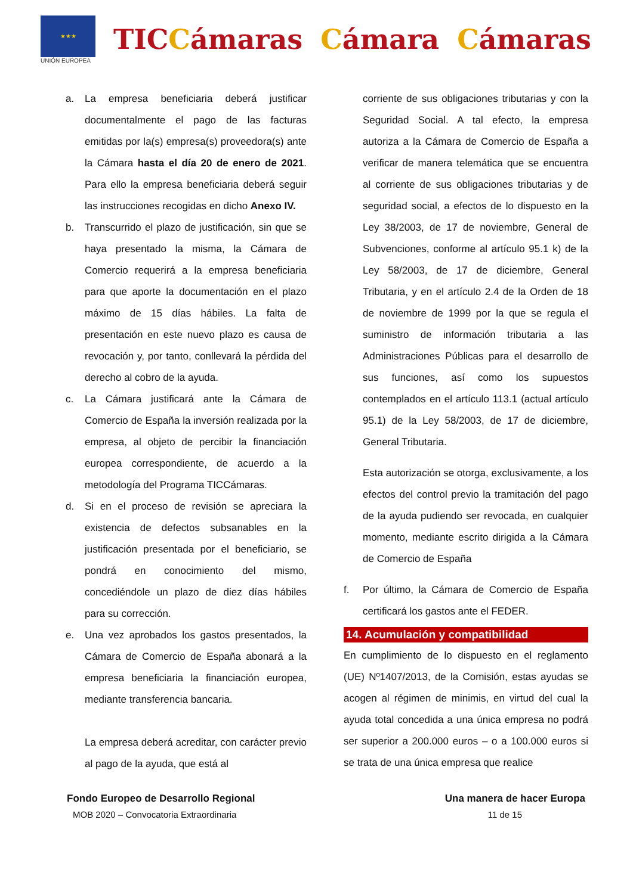★★★
UNIÓN EUROPEA
TICCámaras Cámara Cámaras
a. La empresa beneficiaria deberá justificar documentalmente el pago de las facturas emitidas por la(s) empresa(s) proveedora(s) ante la Cámara hasta el día 20 de enero de 2021. Para ello la empresa beneficiaria deberá seguir las instrucciones recogidas en dicho Anexo IV.
b. Transcurrido el plazo de justificación, sin que se haya presentado la misma, la Cámara de Comercio requerirá a la empresa beneficiaria para que aporte la documentación en el plazo máximo de 15 días hábiles. La falta de presentación en este nuevo plazo es causa de revocación y, por tanto, conllevará la pérdida del derecho al cobro de la ayuda.
c. La Cámara justificará ante la Cámara de Comercio de España la inversión realizada por la empresa, al objeto de percibir la financiación europea correspondiente, de acuerdo a la metodología del Programa TICCámaras.
d. Si en el proceso de revisión se apreciara la existencia de defectos subsanables en la justificación presentada por el beneficiario, se pondrá en conocimiento del mismo, concediéndole un plazo de diez días hábiles para su corrección.
e. Una vez aprobados los gastos presentados, la Cámara de Comercio de España abonará a la empresa beneficiaria la financiación europea, mediante transferencia bancaria.
La empresa deberá acreditar, con carácter previo al pago de la ayuda, que está al
corriente de sus obligaciones tributarias y con la Seguridad Social. A tal efecto, la empresa autoriza a la Cámara de Comercio de España a verificar de manera telemática que se encuentra al corriente de sus obligaciones tributarias y de seguridad social, a efectos de lo dispuesto en la Ley 38/2003, de 17 de noviembre, General de Subvenciones, conforme al artículo 95.1 k) de la Ley 58/2003, de 17 de diciembre, General Tributaria, y en el artículo 2.4 de la Orden de 18 de noviembre de 1999 por la que se regula el suministro de información tributaria a las Administraciones Públicas para el desarrollo de sus funciones, así como los supuestos contemplados en el artículo 113.1 (actual artículo 95.1) de la Ley 58/2003, de 17 de diciembre, General Tributaria.
Esta autorización se otorga, exclusivamente, a los efectos del control previo la tramitación del pago de la ayuda pudiendo ser revocada, en cualquier momento, mediante escrito dirigida a la Cámara de Comercio de España
f. Por último, la Cámara de Comercio de España certificará los gastos ante el FEDER.
14. Acumulación y compatibilidad
En cumplimiento de lo dispuesto en el reglamento (UE) Nº1407/2013, de la Comisión, estas ayudas se acogen al régimen de minimis, en virtud del cual la ayuda total concedida a una única empresa no podrá ser superior a 200.000 euros – o a 100.000 euros si se trata de una única empresa que realice
Fondo Europeo de Desarrollo Regional Una manera de hacer Europa
MOB 2020 – Convocatoria Extraordinaria 11 de 15